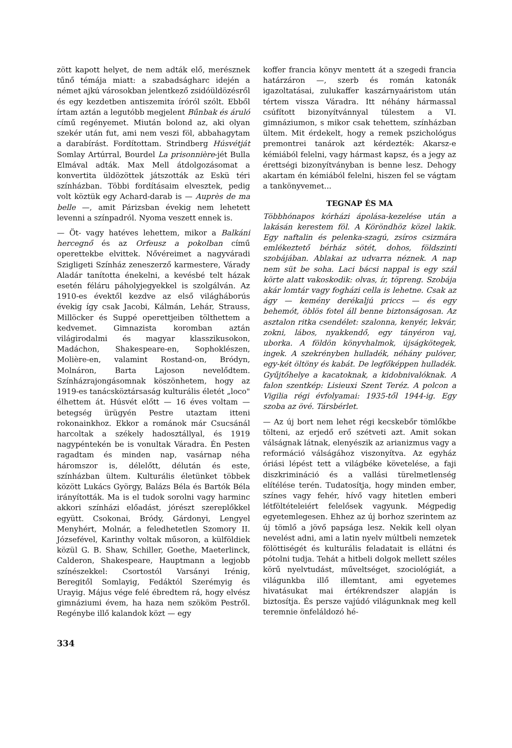zött kapott helyet, de nem adták elő, merésznek tűnő témája miatt: a szabadságharc idején a német ajkú városokban jelentkező zsidóüldözésről és egy kezdetben antiszemita íróról szólt. Ebből írtam aztán a legutóbb megjelent Bűnbak és áruló című regényemet. Miután bolond az, aki olyan szekér után fut, ami nem veszi föl, abbahagytam a darabírást. Fordítottam. Strindberg Húsvétját Somlay Artúrral, Bourdel La prisonnière-jét Bulla Elmával adták. Max Mell átdolgozásomat a konvertita üldözöttek játszották az Eskü téri színházban. Többi fordításaim elvesztek, pedig volt köztük egy Achard-darab is — Auprès de ma belle —, amit Párizsban évekig nem lehetett levenni a színpadról. Nyoma veszett ennek is.
— Öt- vagy hatéves lehettem, mikor a Balkáni hercegnő és az Orfeusz a pokolban című operettekbe elvittek. Nővéreimet a nagyváradi Szigligeti Színház zeneszerző karmestere, Várady Aladár tanította énekelni, a kevésbé telt házak esetén féláru páholyjegyekkel is szolgálván. Az 1910-es évektől kezdve az első világháborús évekig így csak Jacobi, Kálmán, Lehár, Strauss, Millöcker és Suppé operettjeiben tölthettem a kedvemet. Gimnazista koromban aztán világirodalmi és magyar klasszikusokon, Madáchon, Shakespeare-en, Sophoklészen, Molière-en, valamint Rostand-on, Bródyn, Molnáron, Barta Lajoson nevelődtem. Színházrajongásomnak köszönhetem, hogy az 1919-es tanácsköztársaság kulturális életét „loco" élhettem át. Húsvét előtt — 16 éves voltam — betegség ürügyén Pestre utaztam itteni rokonainkhoz. Ekkor a románok már Csucsánál harcoltak a székely hadosztállyal, és 1919 nagypéntekén be is vonultak Váradra. Én Pesten ragadtam és minden nap, vasárnap néha háromszor is, délelőtt, délután és este, színházban ültem. Kulturális életünket többek között Lukács György, Balázs Béla és Bartók Béla irányították. Ma is el tudok sorolni vagy harminc akkori színházi előadást, jórészt szereplőkkel együtt. Csokonai, Bródy, Gárdonyi, Lengyel Menyhért, Molnár, a feledhetetlen Szomory II. Józsefével, Karinthy voltak műsoron, a külföldiek közül G. B. Shaw, Schiller, Goethe, Maeterlinck, Calderon, Shakespeare, Hauptmann a legjobb színészekkel: Csortostól Varsányi Irénig, Beregitől Somlayig, Fedáktól Szerémyig és Urayig. Május vége felé ébredtem rá, hogy elvész gimnáziumi évem, ha haza nem szököm Pestről. Regénybe illő kalandok közt — egy
koffer francia könyv mentett át a szegedi francia határzáron —, szerb és román katonák igazoltatásai, zulukaffer kaszárnyaáristom után tértem vissza Váradra. Itt néhány hármassal csúfított bizonyítvánnyal túlestem a VI. gimnáziumon, s mikor csak tehettem, színházban ültem. Mit érdekelt, hogy a remek pszichológus premontrei tanárok azt kérdezték: Akarsz-e kémiából felelni, vagy hármast kapsz, és a jegy az érettségi bizonyítványban is benne lesz. Dehogy akartam én kémiából felelni, hiszen fel se vágtam a tankönyvemet...
TEGNAP ÉS MA
Többhónapos kórházi ápolása-kezelése után a lakásán kerestem föl. A Köröndhöz közel lakik. Egy naftalin és pelenka-szagú, zsíros csizmára emlékeztető bérház sötét, dohos, földszinti szobájában. Ablakai az udvarra néznek. A nap nem süt be soha. Laci bácsi nappal is egy szál körte alatt vakoskodik: olvas, ír, töpreng. Szobája akár lomtár vagy fogházi cella is lehetne. Csak az ágy — kemény derékaljú priccs — és egy behemót, öblös fotel áll benne biztonságosan. Az asztalon ritka csendélet: szalonna, kenyér, lekvár, zokni, lábos, nyakkendő, egy tányéron vaj, uborka. A földön könyvhalmok, újságkötegek, ingek. A szekrényben hulladék, néhány pulóver, egy-két öltöny és kabát. De legfőképpen hulladék. Gyűjtőhelye a kacatoknak, a kidobnivalóknak. A falon szentkép: Lisieuxi Szent Teréz. A polcon a Vigilia régi évfolyamai: 1935-től 1944-ig. Egy szoba az övé. Társbérlet.
— Az új bort nem lehet régi kecskebőr tömlőkbe tölteni, az erjedő erő szétveti azt. Amit sokan válságnak látnak, elenyészik az arianizmus vagy a reformáció válságához viszonyítva. Az egyház óriási lépést tett a világbéke követelése, a faji diszkrimináció és a vallási türelmetlenség elítélése terén. Tudatosítja, hogy minden ember, színes vagy fehér, hívő vagy hitetlen emberi létföltételeiért felelősek vagyunk. Mégpedig egyetemlegesen. Ehhez az új borhoz szerintem az új tömlő a jövő papsága lesz. Nekik kell olyan nevelést adni, ami a latin nyelv múltbeli nemzetek fölöttiségét és kulturális feladatait is ellátni és pótolni tudja. Tehát a hitbeli dolgok mellett széles körű nyelvtudást, műveltséget, szociológiát, a világunkba illő illemtant, ami egyetemes hivatásukat mai értékrendszer alapján is biztosítja. És persze vajúdó világunknak meg kell teremnie önfeláldozó hé-
334